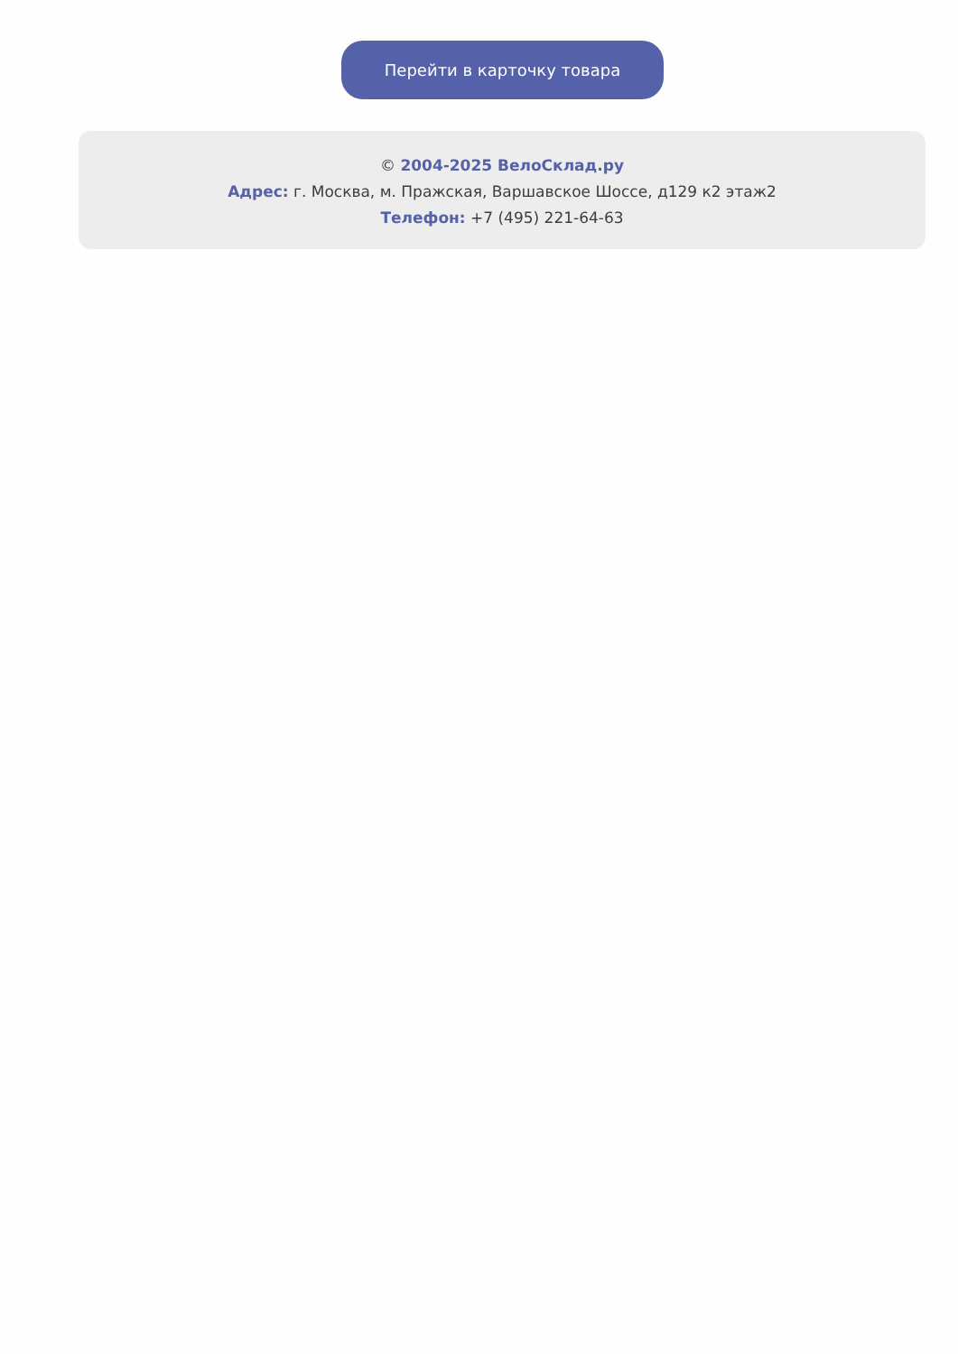Перейти в карточку товара
© 2004-2025 ВелоСклад.ру
Адрес: г. Москва, м. Пражская, Варшавское Шоссе, д129 к2 этаж2
Телефон: +7 (495) 221-64-63